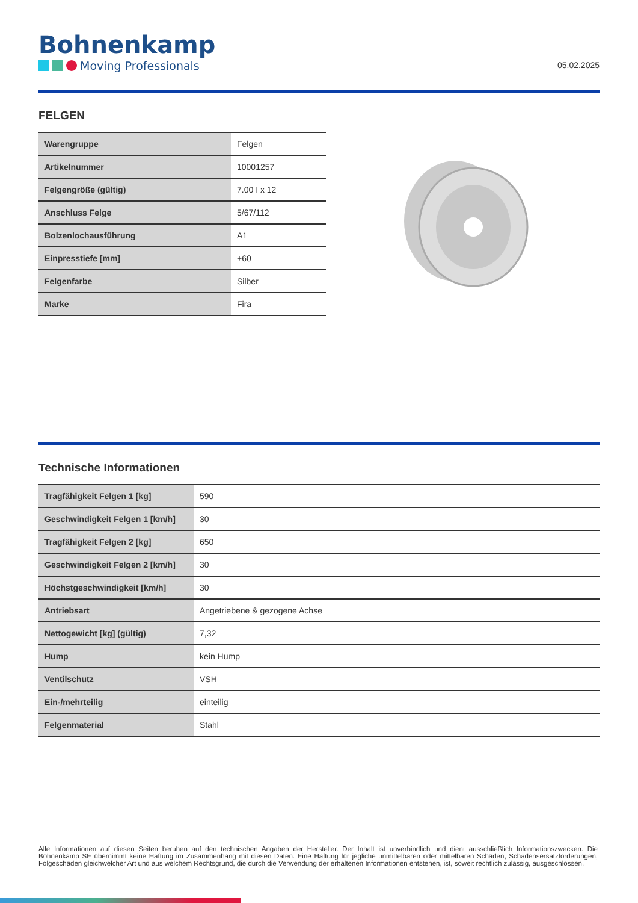Bohnenkamp
Moving Professionals
05.02.2025
FELGEN
| Warengruppe | Felgen |
| Artikelnummer | 10001257 |
| Felgengröße (gültig) | 7.00 I x 12 |
| Anschluss Felge | 5/67/112 |
| Bolzenlochausführung | A1 |
| Einpresstiefe [mm] | +60 |
| Felgenfarbe | Silber |
| Marke | Fira |
Technische Informationen
| Tragfähigkeit Felgen 1 [kg] | 590 |
| Geschwindigkeit Felgen 1 [km/h] | 30 |
| Tragfähigkeit Felgen 2 [kg] | 650 |
| Geschwindigkeit Felgen 2 [km/h] | 30 |
| Höchstgeschwindigkeit [km/h] | 30 |
| Antriebsart | Angetriebene & gezogene Achse |
| Nettogewicht [kg] (gültig) | 7,32 |
| Hump | kein Hump |
| Ventilschutz | VSH |
| Ein-/mehrteilig | einteilig |
| Felgenmaterial | Stahl |
Alle Informationen auf diesen Seiten beruhen auf den technischen Angaben der Hersteller. Der Inhalt ist unverbindlich und dient ausschließlich Informationszwecken. Die Bohnenkamp SE übernimmt keine Haftung im Zusammenhang mit diesen Daten. Eine Haftung für jegliche unmittelbaren oder mittelbaren Schäden, Schadensersatzforderungen, Folgeschäden gleichwelcher Art und aus welchem Rechtsgrund, die durch die Verwendung der erhaltenen Informationen entstehen, ist, soweit rechtlich zulässig, ausgeschlossen.